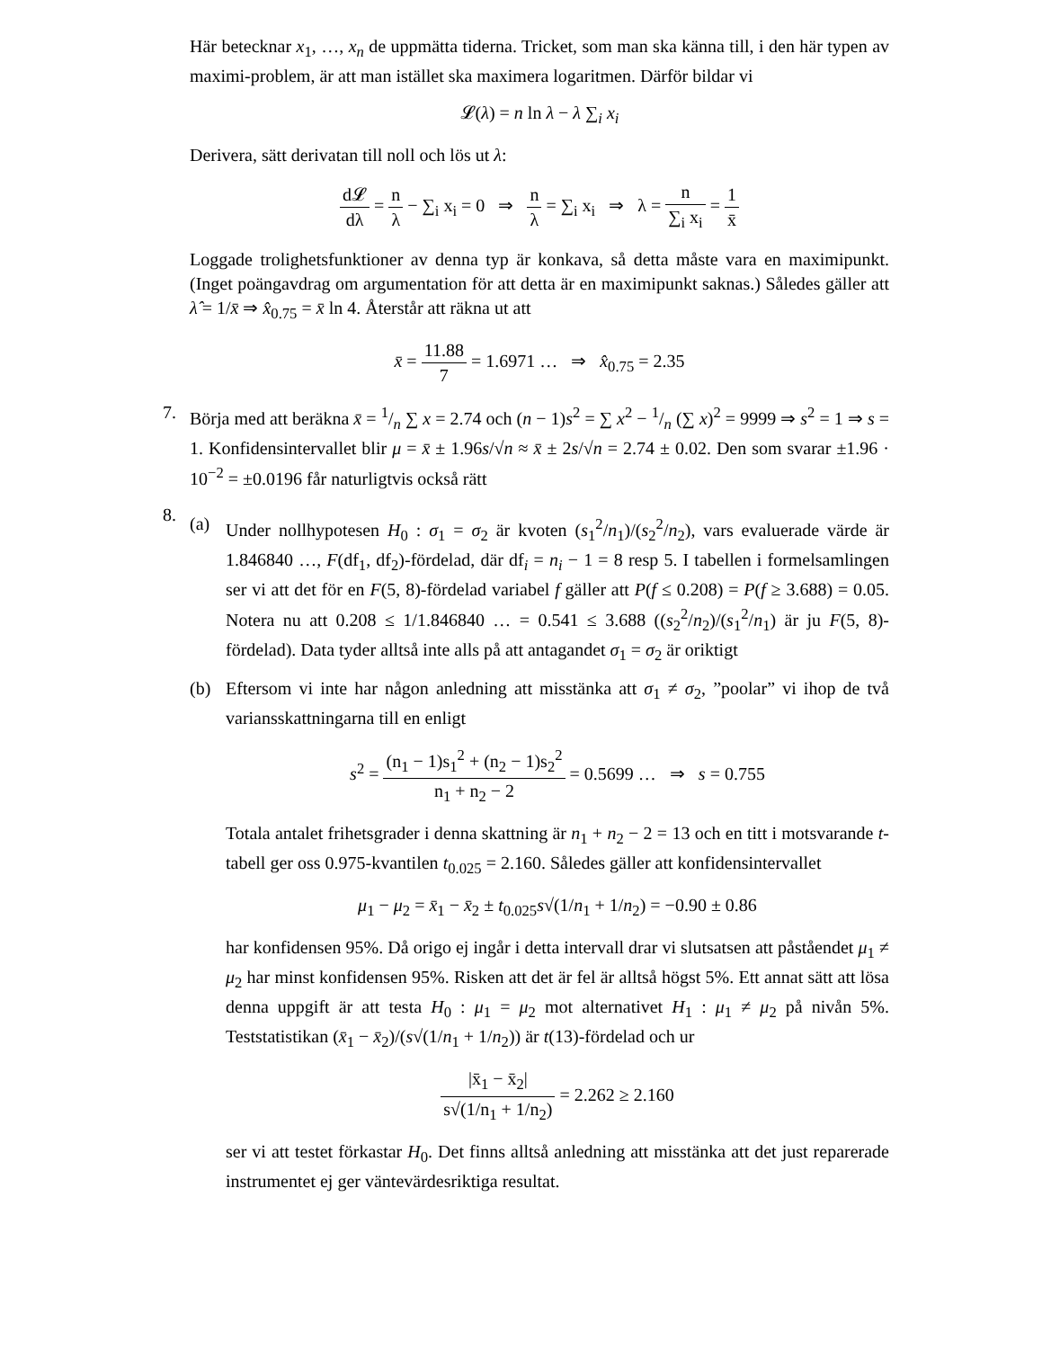Här betecknar x<sub>1</sub>, …, x<sub>n</sub> de uppmätta tiderna. Tricket, som man ska känna till, i den här typen av maximi-problem, är att man istället ska maximera logaritmen. Därför bildar vi
𝓛(λ) = n ln λ − λ ∑<sub>i</sub> x<sub>i</sub>
Derivera, sätt derivatan till noll och lös ut λ:
d𝓛 dλ = n λ − ∑<sub>i</sub> x<sub>i</sub> = 0 ⇒ n λ = ∑<sub>i</sub> x<sub>i</sub> ⇒ λ = n ∑<sub>i</sub> x<sub>i</sub> = 1 x̄
Loggade trolighetsfunktioner av denna typ är konkava, så detta måste vara en maximipunkt. (Inget poängavdrag om argumentation för att detta är en maximipunkt saknas.) Således gäller att λ̂ = 1/x̄ ⇒ x̂<sub>0.75</sub> = x̄ ln 4. Återstår att räkna ut att
x̄ = 11.88 7 = 1.6971 … ⇒ x̂<sub>0.75</sub> = 2.35
7. Börja med att beräkna x̄ = 1/n ∑ x = 2.74 och (n − 1)s<sup>2</sup> = ∑ x<sup>2</sup> − 1/n (∑ x)<sup>2</sup> = 9999 ⇒ s<sup>2</sup> = 1 ⇒ s = 1. Konfidensintervallet blir μ = x̄ ± 1.96s/√n ≈ x̄ ± 2s/√n = 2.74 ± 0.02. Den som svarar ±1.96 · 10<sup>−2</sup> = ±0.0196 får naturligtvis också rätt
8.
(a) Under nollhypotesen H<sub>0</sub> : σ<sub>1</sub> = σ<sub>2</sub> är kvoten (s<sub>1</sub><sup>2</sup>/n<sub>1</sub>)/(s<sub>2</sub><sup>2</sup>/n<sub>2</sub>), vars evaluerade värde är 1.846840 …, F(df<sub>1</sub>, df<sub>2</sub>)-fördelad, där df<sub>i</sub> = n<sub>i</sub> − 1 = 8 resp 5. I tabellen i formelsamlingen ser vi att det för en F(5, 8)-fördelad variabel f gäller att P(f ≤ 0.208) = P(f ≥ 3.688) = 0.05. Notera nu att 0.208 ≤ 1/1.846840 … = 0.541 ≤ 3.688 ((s<sub>2</sub><sup>2</sup>/n<sub>2</sub>)/(s<sub>1</sub><sup>2</sup>/n<sub>1</sub>) är ju F(5, 8)-fördelad). Data tyder alltså inte alls på att antagandet σ<sub>1</sub> = σ<sub>2</sub> är oriktigt
(b) Eftersom vi inte har någon anledning att misstänka att σ<sub>1</sub> ≠ σ<sub>2</sub>, ”poolar” vi ihop de två variansskattningarna till en enligt
s<sup>2</sup> = (n<sub>1</sub> − 1)s<sub>1</sub><sup>2</sup> + (n<sub>2</sub> − 1)s<sub>2</sub><sup>2</sup> n<sub>1</sub> + n<sub>2</sub> − 2 = 0.5699 … ⇒ s = 0.755
Totala antalet frihetsgrader i denna skattning är n<sub>1</sub> + n<sub>2</sub> − 2 = 13 och en titt i motsvarande t-tabell ger oss 0.975-kvantilen t<sub>0.025</sub> = 2.160. Således gäller att konfidensintervallet
μ<sub>1</sub> − μ<sub>2</sub> = x̄<sub>1</sub> − x̄<sub>2</sub> ± t<sub>0.025</sub>s√(1/n<sub>1</sub> + 1/n<sub>2</sub>) = −0.90 ± 0.86
har konfidensen 95%. Då origo ej ingår i detta intervall drar vi slutsatsen att påståendet μ<sub>1</sub> ≠ μ<sub>2</sub> har minst konfidensen 95%. Risken att det är fel är alltså högst 5%. Ett annat sätt att lösa denna uppgift är att testa H<sub>0</sub> : μ<sub>1</sub> = μ<sub>2</sub> mot alternativet H<sub>1</sub> : μ<sub>1</sub> ≠ μ<sub>2</sub> på nivån 5%. Teststatistikan (x̄<sub>1</sub> − x̄<sub>2</sub>)/(s√(1/n<sub>1</sub> + 1/n<sub>2</sub>)) är t(13)-fördelad och ur
|x̄<sub>1</sub> − x̄<sub>2</sub>| s√(1/n<sub>1</sub> + 1/n<sub>2</sub>) = 2.262 ≥ 2.160
ser vi att testet förkastar H<sub>0</sub>. Det finns alltså anledning att misstänka att det just reparerade instrumentet ej ger väntevärdesriktiga resultat.